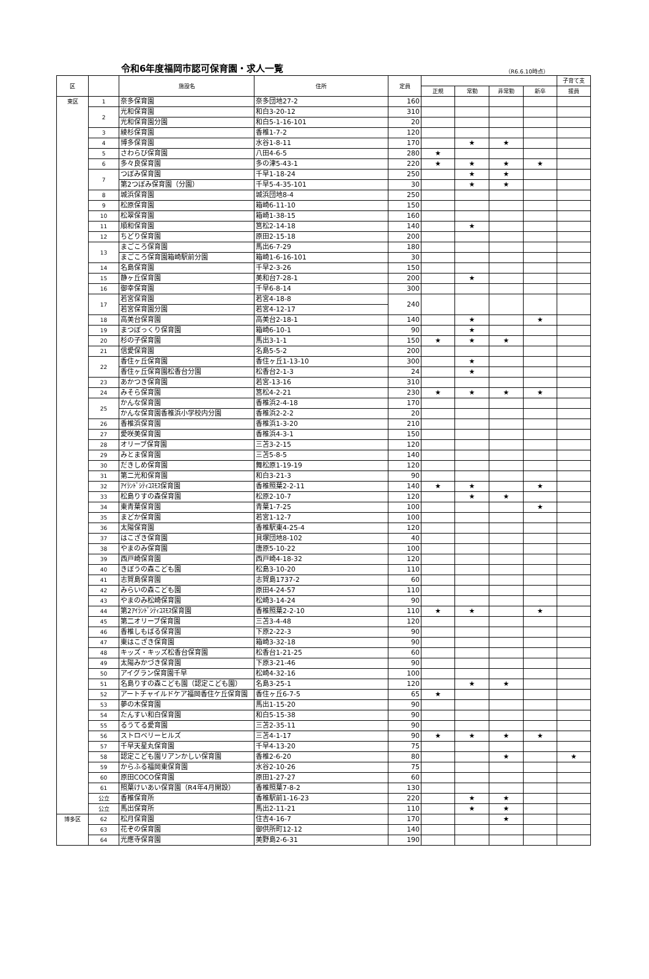令和6年度福岡市認可保育園・求人一覧
（R6.6.10時点）
| 区 | | 施設名 | 住所 | 定員 | | | | | 子育て支 |
| --- | --- | --- | --- | --- | --- | --- | --- | --- | --- |
| | | | | | 正規 | 常勤 | 非常勤 | 新卒 | 援員 |
| 東区 | 1 | 奈多保育園 | 奈多団地27-2 | 160 | | | | | |
| | 2 | 光和保育園 | 和白3-20-12 | 310 | | | | | |
| | | 光和保育園分園 | 和白5-1-16-101 | 20 | | | | | |
| | 3 | 綾杉保育園 | 香椎1-7-2 | 120 | | | | | |
| | 4 | 博多保育園 | 水谷1-8-11 | 170 | | ★ | ★ | | |
| | 5 | さわらび保育園 | 八田4-6-5 | 280 | ★ | | | | |
| | 6 | 多々良保育園 | 多の津5-43-1 | 220 | ★ | ★ | ★ | ★ | |
| | 7 | つぼみ保育園 | 千早1-18-24 | 250 | | ★ | ★ | | |
| | | 第2つぼみ保育園（分園） | 千早5-4-35-101 | 30 | | ★ | ★ | | |
| | 8 | 城浜保育園 | 城浜団地8-4 | 250 | | | | | |
| | 9 | 松原保育園 | 箱崎6-11-10 | 150 | | | | | |
| | 10 | 松翠保育園 | 箱崎1-38-15 | 160 | | | | | |
| | 11 | 順和保育園 | 筥松2-14-18 | 140 | | ★ | | | |
| | 12 | ちどり保育園 | 原田2-15-18 | 200 | | | | | |
| | 13 | まごころ保育園 | 馬出6-7-29 | 180 | | | | | |
| | | まごころ保育園箱崎駅前分園 | 箱崎1-6-16-101 | 30 | | | | | |
| | 14 | 名島保育園 | 千早2-3-26 | 150 | | | | | |
| | 15 | 静ヶ丘保育園 | 美和台7-28-1 | 200 | | ★ | | | |
| | 16 | 御幸保育園 | 千早6-8-14 | 300 | | | | | |
| | 17 | 若宮保育園 | 若宮4-18-8 | 240 | | | | | |
| | | 若宮保育園分園 | 若宮4-12-17 | | | | | | |
| | 18 | 高美台保育園 | 高美台2-18-1 | 140 | | ★ | | ★ | |
| | 19 | まつぼっくり保育園 | 箱崎6-10-1 | 90 | | ★ | | | |
| | 20 | 杉の子保育園 | 馬出3-1-1 | 150 | ★ | ★ | ★ | | |
| | 21 | 信愛保育園 | 名島5-5-2 | 200 | | | | | |
| | 22 | 香住ヶ丘保育園 | 香住ヶ丘1-13-10 | 300 | | ★ | | | |
| | | 香住ヶ丘保育園松香台分園 | 松香台2-1-3 | 24 | | ★ | | | |
| | 23 | あかつき保育園 | 若宮-13-16 | 310 | | | | | |
| | 24 | みそら保育園 | 筥松4-2-21 | 230 | ★ | ★ | ★ | ★ | |
| | 25 | かんな保育園 | 香椎浜2-4-18 | 170 | | | | | |
| | | かんな保育園香椎浜小学校内分園 | 香椎浜2-2-2 | 20 | | | | | |
| | 26 | 香椎浜保育園 | 香椎浜1-3-20 | 210 | | | | | |
| | 27 | 愛咲美保育園 | 香椎浜4-3-1 | 150 | | | | | |
| | 28 | オリーブ保育園 | 三苫3-2-15 | 120 | | | | | |
| | 29 | みとま保育園 | 三苫5-8-5 | 140 | | | | | |
| | 30 | だきしめ保育園 | 舞松原1-19-19 | 120 | | | | | |
| | 31 | 第二光和保育園 | 和白3-21-3 | 90 | | | | | |
| | 32 | ｱｲﾗﾝﾄﾞｼﾃｨｺｽﾓｽ保育園 | 香椎照葉2-2-11 | 140 | ★ | ★ | | ★ | |
| | 33 | 松島りすの森保育園 | 松原2-10-7 | 120 | | ★ | ★ | | |
| | 34 | 東青葉保育園 | 青葉1-7-25 | 100 | | | | ★ | |
| | 35 | まどか保育園 | 若宮1-12-7 | 100 | | | | | |
| | 36 | 太陽保育園 | 香椎駅東4-25-4 | 120 | | | | | |
| | 37 | はこざき保育園 | 貝塚団地8-102 | 40 | | | | | |
| | 38 | やまのみ保育園 | 唐原5-10-22 | 100 | | | | | |
| | 39 | 西戸崎保育園 | 西戸崎4-18-32 | 120 | | | | | |
| | 40 | きぼうの森こども園 | 松島3-10-20 | 110 | | | | | |
| | 41 | 志賀島保育園 | 志賀島1737-2 | 60 | | | | | |
| | 42 | みらいの森こども園 | 原田4-24-57 | 110 | | | | | |
| | 43 | やまのみ松崎保育園 | 松崎3-14-24 | 90 | | | | | |
| | 44 | 第2ｱｲﾗﾝﾄﾞｼﾃｨｺｽﾓｽ保育園 | 香椎照葉2-2-10 | 110 | ★ | ★ | | ★ | |
| | 45 | 第二オリーブ保育園 | 三苫3-4-48 | 120 | | | | | |
| | 46 | 香椎しもばる保育園 | 下原2-22-3 | 90 | | | | | |
| | 47 | 東はこざき保育園 | 箱崎3-32-18 | 90 | | | | | |
| | 48 | キッズ・キッズ松香台保育園 | 松香台1-21-25 | 60 | | | | | |
| | 49 | 太陽みかづき保育園 | 下原3-21-46 | 90 | | | | | |
| | 50 | アイグラン保育園千早 | 松崎4-32-16 | 100 | | | | | |
| | 51 | 名島りすの森こども園（認定こども園） | 名島3-25-1 | 120 | | ★ | ★ | | |
| | 52 | アートチャイルドケア福岡香住ケ丘保育園 | 香住ヶ丘6-7-5 | 65 | ★ | | | | |
| | 53 | 夢の木保育園 | 馬出1-15-20 | 90 | | | | | |
| | 54 | たんすい和白保育園 | 和白5-15-38 | 90 | | | | | |
| | 55 | るうてる愛育園 | 三苫2-35-11 | 90 | | | | | |
| | 56 | ストロベリーヒルズ | 三苫4-1-17 | 90 | ★ | ★ | ★ | ★ | |
| | 57 | 千早天星丸保育園 | 千早4-13-20 | 75 | | | | | |
| | 58 | 認定こども園リアンかしい保育園 | 香椎2-6-20 | 80 | | | ★ | | ★ |
| | 59 | からふる福岡東保育園 | 水谷2-10-26 | 75 | | | | | |
| | 60 | 原田COCO保育園 | 原田1-27-27 | 60 | | | | | |
| | 61 | 照葉けいあい保育園（R4年4月開設） | 香椎照葉7-8-2 | 130 | | | | | |
| | 公立 | 香椎保育所 | 香椎駅前1-16-23 | 220 | | ★ | ★ | | |
| | 公立 | 馬出保育所 | 馬出2-11-21 | 110 | | ★ | ★ | | |
| 博多区 | 62 | 松月保育園 | 住吉4-16-7 | 170 | | | ★ | | |
| | 63 | 花ぞの保育園 | 御供所町12-12 | 140 | | | | | |
| | 64 | 光應寺保育園 | 美野島2-6-31 | 190 | | | | | |